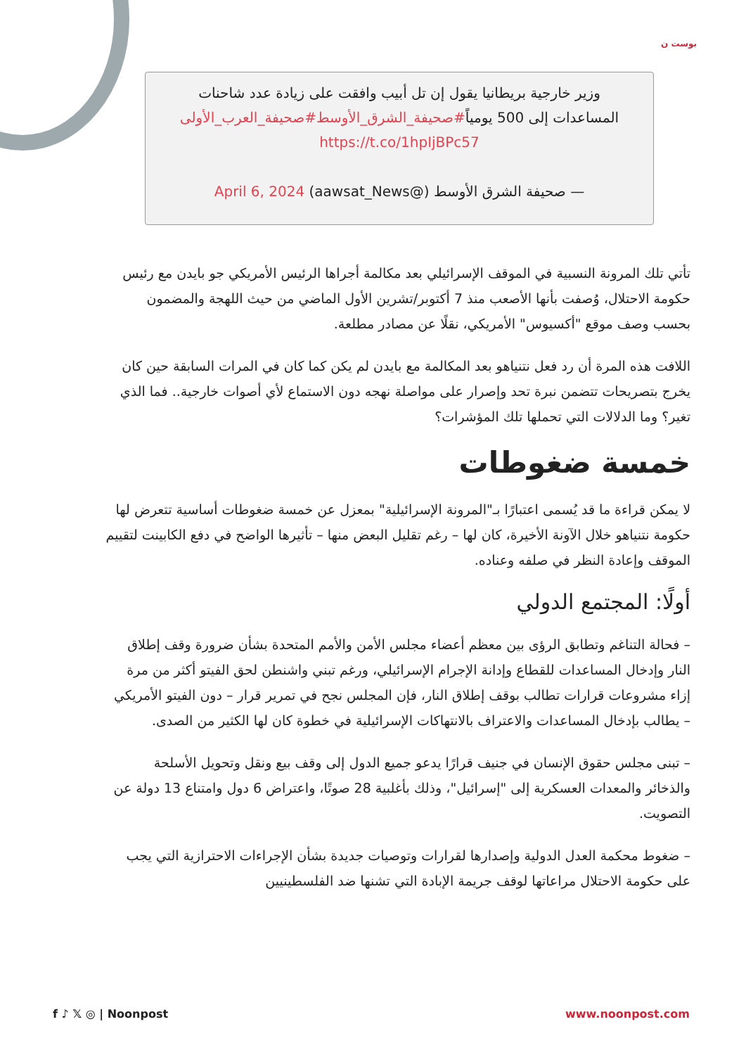بوست ن
وزير خارجية بريطانيا يقول إن تل أبيب وافقت على زيادة عدد شاحنات
المساعدات إلى 500 يومياً#صحيفة_الشرق_الأوسط#صحيفة_العرب_الأولى
https://t.co/1hpIjBPc57
— صحيفة الشرق الأوسط (@aawsat_News) April 6, 2024
تأتي تلك المرونة النسبية في الموقف الإسرائيلي بعد مكالمة أجراها الرئيس الأمريكي جو بايدن مع رئيس حكومة الاحتلال، وُصفت بأنها الأصعب منذ 7 أكتوبر/تشرين الأول الماضي من حيث اللهجة والمضمون بحسب وصف موقع "أكسيوس" الأمريكي، نقلًا عن مصادر مطلعة.
اللافت هذه المرة أن رد فعل نتنياهو بعد المكالمة مع بايدن لم يكن كما كان في المرات السابقة حين كان يخرج بتصريحات تتضمن نبرة تحد وإصرار على مواصلة نهجه دون الاستماع لأي أصوات خارجية.. فما الذي تغير؟ وما الدلالات التي تحملها تلك المؤشرات؟
خمسة ضغوطات
لا يمكن قراءة ما قد يُسمى اعتبارًا بـ"المرونة الإسرائيلية" بمعزل عن خمسة ضغوطات أساسية تتعرض لها حكومة نتنياهو خلال الآونة الأخيرة، كان لها – رغم تقليل البعض منها – تأثيرها الواضح في دفع الكابينت لتقييم الموقف وإعادة النظر في صلفه وعناده.
أولًا: المجتمع الدولي
– فحالة التناغم وتطابق الرؤى بين معظم أعضاء مجلس الأمن والأمم المتحدة بشأن ضرورة وقف إطلاق النار وإدخال المساعدات للقطاع وإدانة الإجرام الإسرائيلي، ورغم تبني واشنطن لحق الفيتو أكثر من مرة إزاء مشروعات قرارات تطالب بوقف إطلاق النار، فإن المجلس نجح في تمرير قرار – دون الفيتو الأمريكي – يطالب بإدخال المساعدات والاعتراف بالانتهاكات الإسرائيلية في خطوة كان لها الكثير من الصدى.
– تبنى مجلس حقوق الإنسان في جنيف قرارًا يدعو جميع الدول إلى وقف بيع ونقل وتحويل الأسلحة والذخائر والمعدات العسكرية إلى "إسرائيل"، وذلك بأغلبية 28 صوتًا، واعتراض 6 دول وامتناع 13 دولة عن التصويت.
– ضغوط محكمة العدل الدولية وإصدارها لقرارات وتوصيات جديدة بشأن الإجراءات الاحترازية التي يجب على حكومة الاحتلال مراعاتها لوقف جريمة الإبادة التي تشنها ضد الفلسطينيين
f ♪ 𝕏 ◎ | Noonpost www.noonpost.com